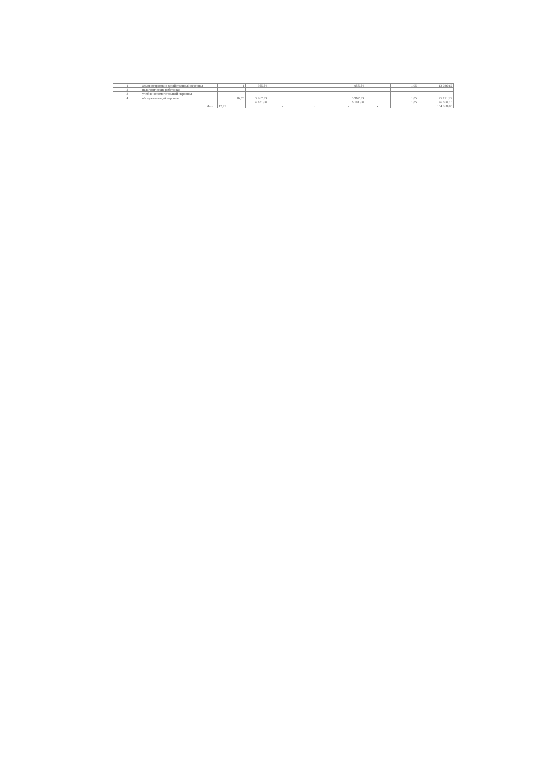| 1 | административно-хозяйственный персонал | 1 | 955,54 | | | 955,54 | | 1,05 | 12 036,62 |
| 2 | педагогические работники | | | | | | | | |
| 3 | учебно-вспомогательный персонал | | | | | | | | |
| 4 | обслуживающий персонал | 16,75 | 5 967,53 | | | 5 967,53 | | 1,05 | 75 171,22 |
| | | | 6 101,60 | | | 6 101,60 | | 1,05 | 76 860,16 |
| Итого: | | 17,75 | | x | x | x | x | | 164 068,00 |